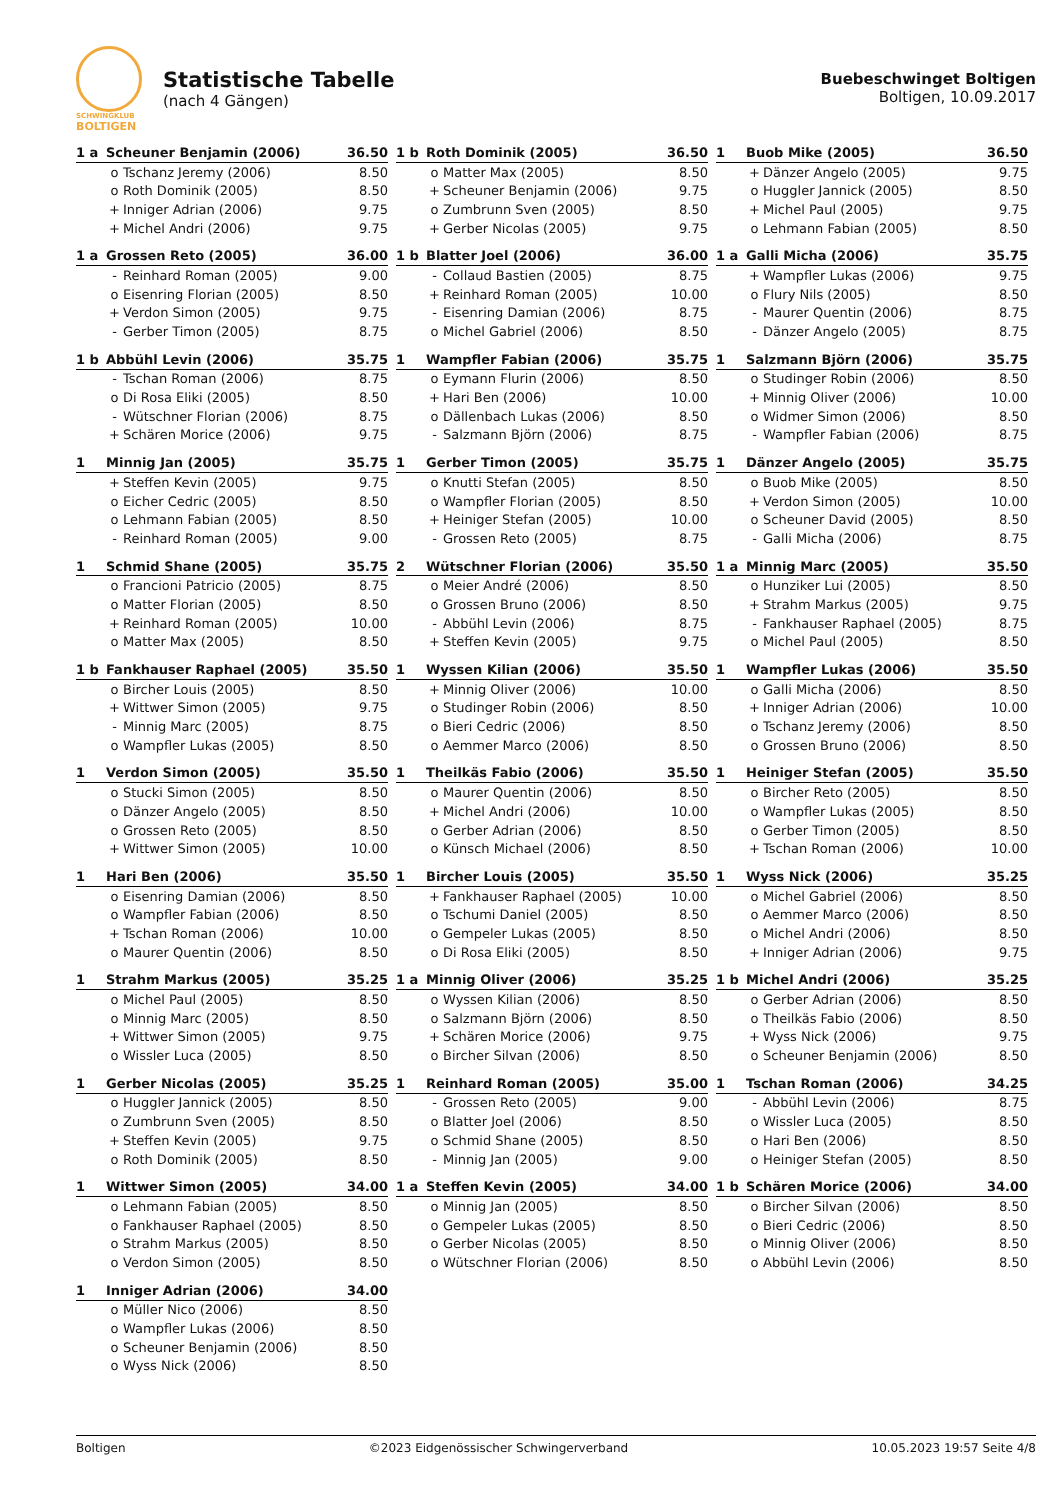SCHWINGKLUB
BOLTIGEN
Statistische Tabelle
(nach 4 Gängen)
Buebeschwinget Boltigen
Boltigen, 10.09.2017
| 1 a | Scheuner Benjamin (2006) | | 36.50 |
| --- | --- | --- | --- |
| | o | Tschanz Jeremy (2006) | 8.50 |
| | o | Roth Dominik (2005) | 8.50 |
| | + | Inniger Adrian (2006) | 9.75 |
| | + | Michel Andri (2006) | 9.75 |
| 1 b | Roth Dominik (2005) | | 36.50 |
| --- | --- | --- | --- |
| | o | Matter Max (2005) | 8.50 |
| | + | Scheuner Benjamin (2006) | 9.75 |
| | o | Zumbrunn Sven (2005) | 8.50 |
| | + | Gerber Nicolas (2005) | 9.75 |
| 1 | Buob Mike (2005) | | 36.50 |
| --- | --- | --- | --- |
| | + | Dänzer Angelo (2005) | 9.75 |
| | o | Huggler Jannick (2005) | 8.50 |
| | + | Michel Paul (2005) | 9.75 |
| | o | Lehmann Fabian (2005) | 8.50 |
| 1 a | Grossen Reto (2005) | | 36.00 |
| --- | --- | --- | --- |
| | - | Reinhard Roman (2005) | 9.00 |
| | o | Eisenring Florian (2005) | 8.50 |
| | + | Verdon Simon (2005) | 9.75 |
| | - | Gerber Timon (2005) | 8.75 |
| 1 b | Blatter Joel (2006) | | 36.00 |
| --- | --- | --- | --- |
| | - | Collaud Bastien (2005) | 8.75 |
| | + | Reinhard Roman (2005) | 10.00 |
| | - | Eisenring Damian (2006) | 8.75 |
| | o | Michel Gabriel (2006) | 8.50 |
| 1 a | Galli Micha (2006) | | 35.75 |
| --- | --- | --- | --- |
| | + | Wampfler Lukas (2006) | 9.75 |
| | o | Flury Nils (2005) | 8.50 |
| | - | Maurer Quentin (2006) | 8.75 |
| | - | Dänzer Angelo (2005) | 8.75 |
| 1 b | Abbühl Levin (2006) | | 35.75 |
| --- | --- | --- | --- |
| | - | Tschan Roman (2006) | 8.75 |
| | o | Di Rosa Eliki (2005) | 8.50 |
| | - | Wütschner Florian (2006) | 8.75 |
| | + | Schären Morice (2006) | 9.75 |
| 1 | Wampfler Fabian (2006) | | 35.75 |
| --- | --- | --- | --- |
| | o | Eymann Flurin (2006) | 8.50 |
| | + | Hari Ben (2006) | 10.00 |
| | o | Dällenbach Lukas (2006) | 8.50 |
| | - | Salzmann Björn (2006) | 8.75 |
| 1 | Salzmann Björn (2006) | | 35.75 |
| --- | --- | --- | --- |
| | o | Studinger Robin (2006) | 8.50 |
| | + | Minnig Oliver (2006) | 10.00 |
| | o | Widmer Simon (2006) | 8.50 |
| | - | Wampfler Fabian (2006) | 8.75 |
| 1 | Minnig Jan (2005) | | 35.75 |
| --- | --- | --- | --- |
| | + | Steffen Kevin (2005) | 9.75 |
| | o | Eicher Cedric (2005) | 8.50 |
| | o | Lehmann Fabian (2005) | 8.50 |
| | - | Reinhard Roman (2005) | 9.00 |
| 1 | Gerber Timon (2005) | | 35.75 |
| --- | --- | --- | --- |
| | o | Knutti Stefan (2005) | 8.50 |
| | o | Wampfler Florian (2005) | 8.50 |
| | + | Heiniger Stefan (2005) | 10.00 |
| | - | Grossen Reto (2005) | 8.75 |
| 1 | Dänzer Angelo (2005) | | 35.75 |
| --- | --- | --- | --- |
| | o | Buob Mike (2005) | 8.50 |
| | + | Verdon Simon (2005) | 10.00 |
| | o | Scheuner David (2005) | 8.50 |
| | - | Galli Micha (2006) | 8.75 |
| 1 | Schmid Shane (2005) | | 35.75 |
| --- | --- | --- | --- |
| | o | Francioni Patricio (2005) | 8.75 |
| | o | Matter Florian (2005) | 8.50 |
| | + | Reinhard Roman (2005) | 10.00 |
| | o | Matter Max (2005) | 8.50 |
| 2 | Wütschner Florian (2006) | | 35.50 |
| --- | --- | --- | --- |
| | o | Meier André (2006) | 8.50 |
| | o | Grossen Bruno (2006) | 8.50 |
| | - | Abbühl Levin (2006) | 8.75 |
| | + | Steffen Kevin (2005) | 9.75 |
| 1 a | Minnig Marc (2005) | | 35.50 |
| --- | --- | --- | --- |
| | o | Hunziker Lui (2005) | 8.50 |
| | + | Strahm Markus (2005) | 9.75 |
| | - | Fankhauser Raphael (2005) | 8.75 |
| | o | Michel Paul (2005) | 8.50 |
| 1 b | Fankhauser Raphael (2005) | | 35.50 |
| --- | --- | --- | --- |
| | o | Bircher Louis (2005) | 8.50 |
| | + | Wittwer Simon (2005) | 9.75 |
| | - | Minnig Marc (2005) | 8.75 |
| | o | Wampfler Lukas (2005) | 8.50 |
| 1 | Wyssen Kilian (2006) | | 35.50 |
| --- | --- | --- | --- |
| | + | Minnig Oliver (2006) | 10.00 |
| | o | Studinger Robin (2006) | 8.50 |
| | o | Bieri Cedric (2006) | 8.50 |
| | o | Aemmer Marco (2006) | 8.50 |
| 1 | Wampfler Lukas (2006) | | 35.50 |
| --- | --- | --- | --- |
| | o | Galli Micha (2006) | 8.50 |
| | + | Inniger Adrian (2006) | 10.00 |
| | o | Tschanz Jeremy (2006) | 8.50 |
| | o | Grossen Bruno (2006) | 8.50 |
| 1 | Verdon Simon (2005) | | 35.50 |
| --- | --- | --- | --- |
| | o | Stucki Simon (2005) | 8.50 |
| | o | Dänzer Angelo (2005) | 8.50 |
| | o | Grossen Reto (2005) | 8.50 |
| | + | Wittwer Simon (2005) | 10.00 |
| 1 | Theilkäs Fabio (2006) | | 35.50 |
| --- | --- | --- | --- |
| | o | Maurer Quentin (2006) | 8.50 |
| | + | Michel Andri (2006) | 10.00 |
| | o | Gerber Adrian (2006) | 8.50 |
| | o | Künsch Michael (2006) | 8.50 |
| 1 | Heiniger Stefan (2005) | | 35.50 |
| --- | --- | --- | --- |
| | o | Bircher Reto (2005) | 8.50 |
| | o | Wampfler Lukas (2005) | 8.50 |
| | o | Gerber Timon (2005) | 8.50 |
| | + | Tschan Roman (2006) | 10.00 |
| 1 | Hari Ben (2006) | | 35.50 |
| --- | --- | --- | --- |
| | o | Eisenring Damian (2006) | 8.50 |
| | o | Wampfler Fabian (2006) | 8.50 |
| | + | Tschan Roman (2006) | 10.00 |
| | o | Maurer Quentin (2006) | 8.50 |
| 1 | Bircher Louis (2005) | | 35.50 |
| --- | --- | --- | --- |
| | + | Fankhauser Raphael (2005) | 10.00 |
| | o | Tschumi Daniel (2005) | 8.50 |
| | o | Gempeler Lukas (2005) | 8.50 |
| | o | Di Rosa Eliki (2005) | 8.50 |
| 1 | Wyss Nick (2006) | | 35.25 |
| --- | --- | --- | --- |
| | o | Michel Gabriel (2006) | 8.50 |
| | o | Aemmer Marco (2006) | 8.50 |
| | o | Michel Andri (2006) | 8.50 |
| | + | Inniger Adrian (2006) | 9.75 |
| 1 | Strahm Markus (2005) | | 35.25 |
| --- | --- | --- | --- |
| | o | Michel Paul (2005) | 8.50 |
| | o | Minnig Marc (2005) | 8.50 |
| | + | Wittwer Simon (2005) | 9.75 |
| | o | Wissler Luca (2005) | 8.50 |
| 1 a | Minnig Oliver (2006) | | 35.25 |
| --- | --- | --- | --- |
| | o | Wyssen Kilian (2006) | 8.50 |
| | o | Salzmann Björn (2006) | 8.50 |
| | + | Schären Morice (2006) | 9.75 |
| | o | Bircher Silvan (2006) | 8.50 |
| 1 b | Michel Andri (2006) | | 35.25 |
| --- | --- | --- | --- |
| | o | Gerber Adrian (2006) | 8.50 |
| | o | Theilkäs Fabio (2006) | 8.50 |
| | + | Wyss Nick (2006) | 9.75 |
| | o | Scheuner Benjamin (2006) | 8.50 |
| 1 | Gerber Nicolas (2005) | | 35.25 |
| --- | --- | --- | --- |
| | o | Huggler Jannick (2005) | 8.50 |
| | o | Zumbrunn Sven (2005) | 8.50 |
| | + | Steffen Kevin (2005) | 9.75 |
| | o | Roth Dominik (2005) | 8.50 |
| 1 | Reinhard Roman (2005) | | 35.00 |
| --- | --- | --- | --- |
| | - | Grossen Reto (2005) | 9.00 |
| | o | Blatter Joel (2006) | 8.50 |
| | o | Schmid Shane (2005) | 8.50 |
| | - | Minnig Jan (2005) | 9.00 |
| 1 | Tschan Roman (2006) | | 34.25 |
| --- | --- | --- | --- |
| | - | Abbühl Levin (2006) | 8.75 |
| | o | Wissler Luca (2005) | 8.50 |
| | o | Hari Ben (2006) | 8.50 |
| | o | Heiniger Stefan (2005) | 8.50 |
| 1 | Wittwer Simon (2005) | | 34.00 |
| --- | --- | --- | --- |
| | o | Lehmann Fabian (2005) | 8.50 |
| | o | Fankhauser Raphael (2005) | 8.50 |
| | o | Strahm Markus (2005) | 8.50 |
| | o | Verdon Simon (2005) | 8.50 |
| 1 a | Steffen Kevin (2005) | | 34.00 |
| --- | --- | --- | --- |
| | o | Minnig Jan (2005) | 8.50 |
| | o | Gempeler Lukas (2005) | 8.50 |
| | o | Gerber Nicolas (2005) | 8.50 |
| | o | Wütschner Florian (2006) | 8.50 |
| 1 b | Schären Morice (2006) | | 34.00 |
| --- | --- | --- | --- |
| | o | Bircher Silvan (2006) | 8.50 |
| | o | Bieri Cedric (2006) | 8.50 |
| | o | Minnig Oliver (2006) | 8.50 |
| | o | Abbühl Levin (2006) | 8.50 |
| 1 | Inniger Adrian (2006) | | 34.00 |
| --- | --- | --- | --- |
| | o | Müller Nico (2006) | 8.50 |
| | o | Wampfler Lukas (2006) | 8.50 |
| | o | Scheuner Benjamin (2006) | 8.50 |
| | o | Wyss Nick (2006) | 8.50 |
Boltigen ©2023 Eidgenössischer Schwingerverband 10.05.2023 19:57 Seite 4/8